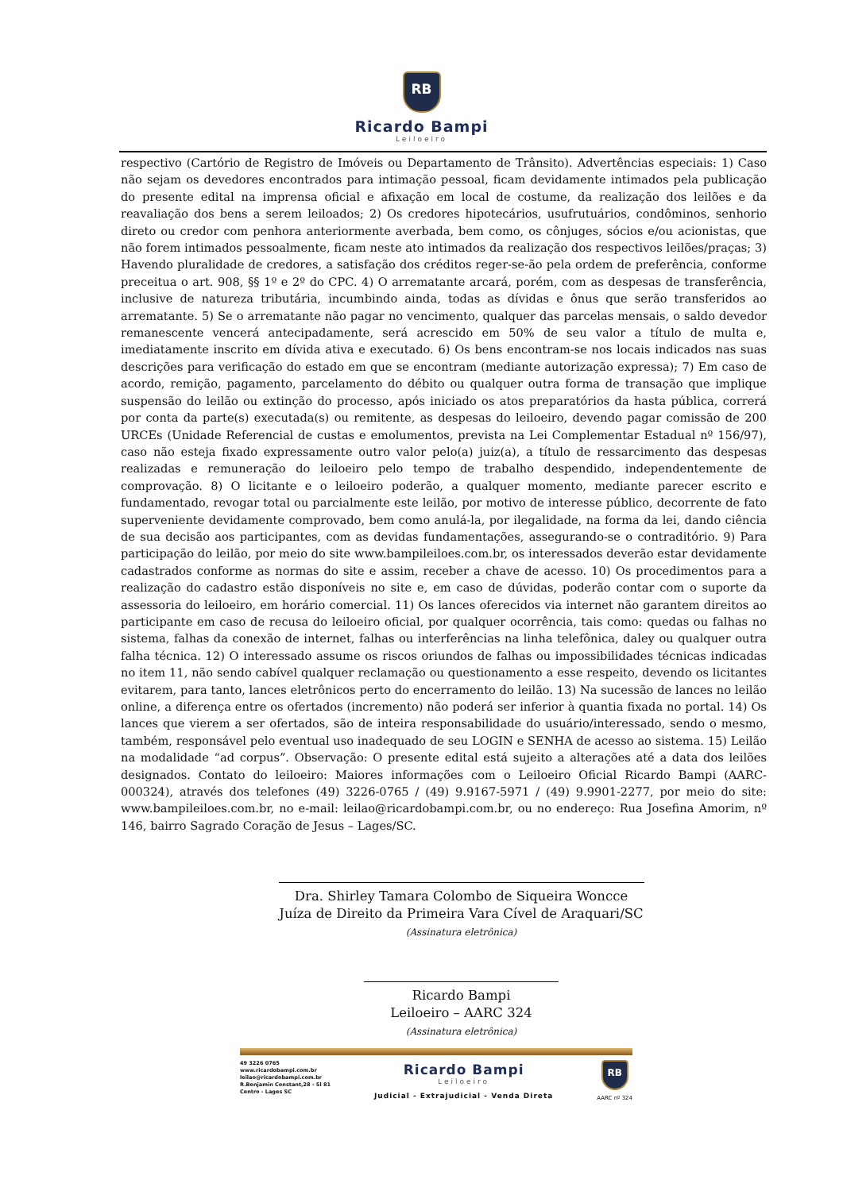RB
Ricardo Bampi
Leiloeiro
respectivo (Cartório de Registro de Imóveis ou Departamento de Trânsito). Advertências especiais: 1) Caso não sejam os devedores encontrados para intimação pessoal, ficam devidamente intimados pela publicação do presente edital na imprensa oficial e afixação em local de costume, da realização dos leilões e da reavaliação dos bens a serem leiloados; 2) Os credores hipotecários, usufrutuários, condôminos, senhorio direto ou credor com penhora anteriormente averbada, bem como, os cônjuges, sócios e/ou acionistas, que não forem intimados pessoalmente, ficam neste ato intimados da realização dos respectivos leilões/praças; 3) Havendo pluralidade de credores, a satisfação dos créditos reger-se-ão pela ordem de preferência, conforme preceitua o art. 908, §§ 1º e 2º do CPC. 4) O arrematante arcará, porém, com as despesas de transferência, inclusive de natureza tributária, incumbindo ainda, todas as dívidas e ônus que serão transferidos ao arrematante. 5) Se o arrematante não pagar no vencimento, qualquer das parcelas mensais, o saldo devedor remanescente vencerá antecipadamente, será acrescido em 50% de seu valor a título de multa e, imediatamente inscrito em dívida ativa e executado. 6) Os bens encontram-se nos locais indicados nas suas descrições para verificação do estado em que se encontram (mediante autorização expressa); 7) Em caso de acordo, remição, pagamento, parcelamento do débito ou qualquer outra forma de transação que implique suspensão do leilão ou extinção do processo, após iniciado os atos preparatórios da hasta pública, correrá por conta da parte(s) executada(s) ou remitente, as despesas do leiloeiro, devendo pagar comissão de 200 URCEs (Unidade Referencial de custas e emolumentos, prevista na Lei Complementar Estadual nº 156/97), caso não esteja fixado expressamente outro valor pelo(a) juiz(a), a título de ressarcimento das despesas realizadas e remuneração do leiloeiro pelo tempo de trabalho despendido, independentemente de comprovação. 8) O licitante e o leiloeiro poderão, a qualquer momento, mediante parecer escrito e fundamentado, revogar total ou parcialmente este leilão, por motivo de interesse público, decorrente de fato superveniente devidamente comprovado, bem como anulá-la, por ilegalidade, na forma da lei, dando ciência de sua decisão aos participantes, com as devidas fundamentações, assegurando-se o contraditório. 9) Para participação do leilão, por meio do site www.bampileiloes.com.br, os interessados deverão estar devidamente cadastrados conforme as normas do site e assim, receber a chave de acesso. 10) Os procedimentos para a realização do cadastro estão disponíveis no site e, em caso de dúvidas, poderão contar com o suporte da assessoria do leiloeiro, em horário comercial. 11) Os lances oferecidos via internet não garantem direitos ao participante em caso de recusa do leiloeiro oficial, por qualquer ocorrência, tais como: quedas ou falhas no sistema, falhas da conexão de internet, falhas ou interferências na linha telefônica, daley ou qualquer outra falha técnica. 12) O interessado assume os riscos oriundos de falhas ou impossibilidades técnicas indicadas no item 11, não sendo cabível qualquer reclamação ou questionamento a esse respeito, devendo os licitantes evitarem, para tanto, lances eletrônicos perto do encerramento do leilão. 13) Na sucessão de lances no leilão online, a diferença entre os ofertados (incremento) não poderá ser inferior à quantia fixada no portal. 14) Os lances que vierem a ser ofertados, são de inteira responsabilidade do usuário/interessado, sendo o mesmo, também, responsável pelo eventual uso inadequado de seu LOGIN e SENHA de acesso ao sistema. 15) Leilão na modalidade “ad corpus”. Observação: O presente edital está sujeito a alterações até a data dos leilões designados. Contato do leiloeiro: Maiores informações com o Leiloeiro Oficial Ricardo Bampi (AARC-000324), através dos telefones (49) 3226-0765 / (49) 9.9167-5971 / (49) 9.9901-2277, por meio do site: www.bampileiloes.com.br, no e-mail: leilao@ricardobampi.com.br, ou no endereço: Rua Josefina Amorim, nº 146, bairro Sagrado Coração de Jesus – Lages/SC.
Dra. Shirley Tamara Colombo de Siqueira Woncce
Juíza de Direito da Primeira Vara Cível de Araquari/SC
(Assinatura eletrônica)
Ricardo Bampi
Leiloeiro – AARC 324
(Assinatura eletrônica)
49 3226 0765
www.ricardobampi.com.br
leilao@ricardobampi.com.br
R.Benjamin Constant,28 - Sl 81
Centro - Lages SC
Ricardo Bampi
Leiloeiro
Judicial - Extrajudicial - Venda Direta
RB
AARC nº 324